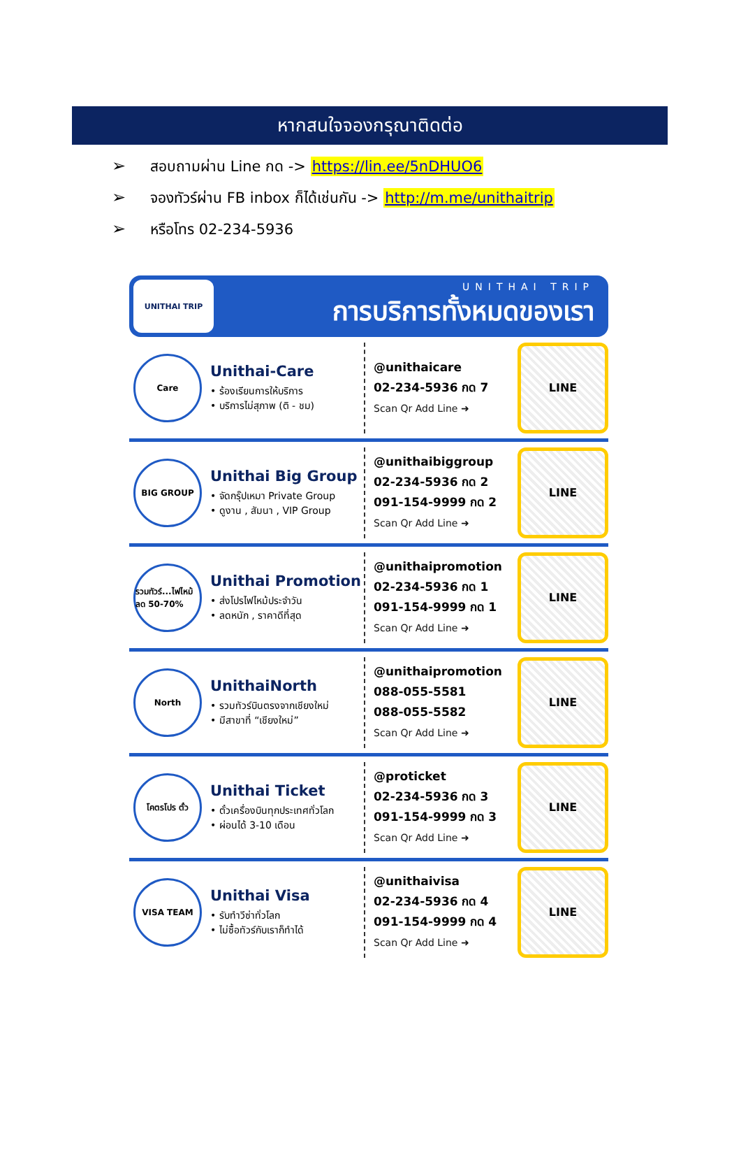หากสนใจจองกรุณาติดต่อ
➢ สอบถามผ่าน Line กด -> https://lin.ee/5nDHUO6
➢ จองทัวร์ผ่าน FB inbox ก็ได้เช่นกัน -> http://m.me/unithaitrip
➢ หรือโทร 02-234-5936
UNITHAI TRIP
UNITHAI TRIP
การบริการทั้งหมดของเรา
Care
Unithai-Care
• ร้องเรียนการให้บริการ
• บริการไม่สุภาพ (ติ - ชม)
@unithaicare
02-234-5936 กด 7
Scan Qr Add Line ➜
LINE
BIG GROUP
Unithai Big Group
• จัดกรุ๊ปเหมา Private Group
• ดูงาน , สัมนา , VIP Group
@unithaibiggroup
02-234-5936 กด 2
091-154-9999 กด 2
Scan Qr Add Line ➜
LINE
รวมทัวร์...ไฟไหม้ ลด 50-70%
Unithai Promotion
• ส่งโปรไฟไหม้ประจำวัน
• ลดหนัก , ราคาดีที่สุด
@unithaipromotion
02-234-5936 กด 1
091-154-9999 กด 1
Scan Qr Add Line ➜
LINE
North
UnithaiNorth
• รวมทัวร์บินตรงจากเชียงใหม่
• มีสาขาที่ “เชียงใหม่”
@unithaipromotion
088-055-5581
088-055-5582
Scan Qr Add Line ➜
LINE
โคตรโปร ตั๋ว
Unithai Ticket
• ตั๋วเครื่องบินทุกประเทศทั่วโลก
• ผ่อนได้ 3-10 เดือน
@proticket
02-234-5936 กด 3
091-154-9999 กด 3
Scan Qr Add Line ➜
LINE
VISA TEAM
Unithai Visa
• รับทำวีซ่าทั่วโลก
• ไม่ซื้อทัวร์กับเราก็ทำได้
@unithaivisa
02-234-5936 กด 4
091-154-9999 กด 4
Scan Qr Add Line ➜
LINE